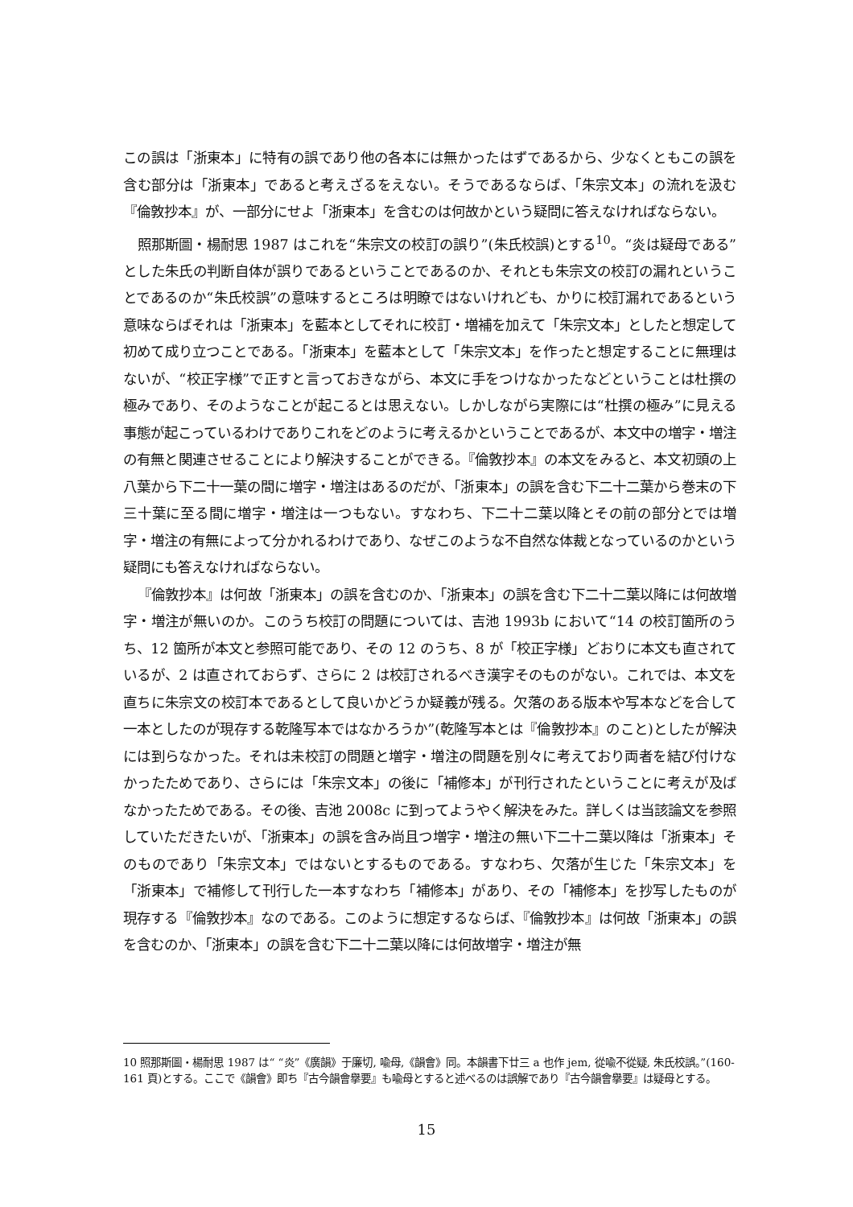この誤は「浙東本」に特有の誤であり他の各本には無かったはずであるから、少なくともこの誤を含む部分は「浙東本」であると考えざるをえない。そうであるならば、「朱宗文本」の流れを汲む『倫敦抄本』が、一部分にせよ「浙東本」を含むのは何故かという疑問に答えなければならない。
照那斯圖・楊耐思 1987 はこれを“朱宗文の校訂の誤り”(朱氏校誤)とする<sup>10</sup>。“炎は疑母である”とした朱氏の判断自体が誤りであるということであるのか、それとも朱宗文の校訂の漏れということであるのか“朱氏校誤”の意味するところは明瞭ではないけれども、かりに校訂漏れであるという意味ならばそれは「浙東本」を藍本としてそれに校訂・増補を加えて「朱宗文本」としたと想定して初めて成り立つことである。「浙東本」を藍本として「朱宗文本」を作ったと想定することに無理はないが、“校正字様”で正すと言っておきながら、本文に手をつけなかったなどということは杜撰の極みであり、そのようなことが起こるとは思えない。しかしながら実際には“杜撰の極み”に見える事態が起こっているわけでありこれをどのように考えるかということであるが、本文中の増字・増注の有無と関連させることにより解決することができる。『倫敦抄本』の本文をみると、本文初頭の上八葉から下二十一葉の間に増字・増注はあるのだが、「浙東本」の誤を含む下二十二葉から巻末の下三十葉に至る間に増字・増注は一つもない。すなわち、下二十二葉以降とその前の部分とでは増字・増注の有無によって分かれるわけであり、なぜこのような不自然な体裁となっているのかという疑問にも答えなければならない。
『倫敦抄本』は何故「浙東本」の誤を含むのか、「浙東本」の誤を含む下二十二葉以降には何故増字・増注が無いのか。このうち校訂の問題については、吉池 1993b において“14 の校訂箇所のうち、12 箇所が本文と参照可能であり、その 12 のうち、8 が「校正字様」どおりに本文も直されているが、2 は直されておらず、さらに 2 は校訂されるべき漢字そのものがない。これでは、本文を直ちに朱宗文の校訂本であるとして良いかどうか疑義が残る。欠落のある版本や写本などを合して一本としたのが現存する乾隆写本ではなかろうか”(乾隆写本とは『倫敦抄本』のこと)としたが解決には到らなかった。それは未校訂の問題と増字・増注の問題を別々に考えており両者を結び付けなかったためであり、さらには「朱宗文本」の後に「補修本」が刊行されたということに考えが及ばなかったためである。その後、吉池 2008c に到ってようやく解決をみた。詳しくは当該論文を参照していただきたいが、「浙東本」の誤を含み尚且つ増字・増注の無い下二十二葉以降は「浙東本」そのものであり「朱宗文本」ではないとするものである。すなわち、欠落が生じた「朱宗文本」を「浙東本」で補修して刊行した一本すなわち「補修本」があり、その「補修本」を抄写したものが現存する『倫敦抄本』なのである。このように想定するならば、『倫敦抄本』は何故「浙東本」の誤を含むのか、「浙東本」の誤を含む下二十二葉以降には何故増字・増注が無
10 照那斯圖・楊耐思 1987 は“ “炎”《廣韻》于廉切, 喩母,《韻會》同。本韻書下廿三 a 也作 jem, 從喩不從疑, 朱氏校誤。”(160-161 頁)とする。ここで《韻會》即ち『古今韻會擧要』も喩母とすると述べるのは誤解であり『古今韻會擧要』は疑母とする。
15